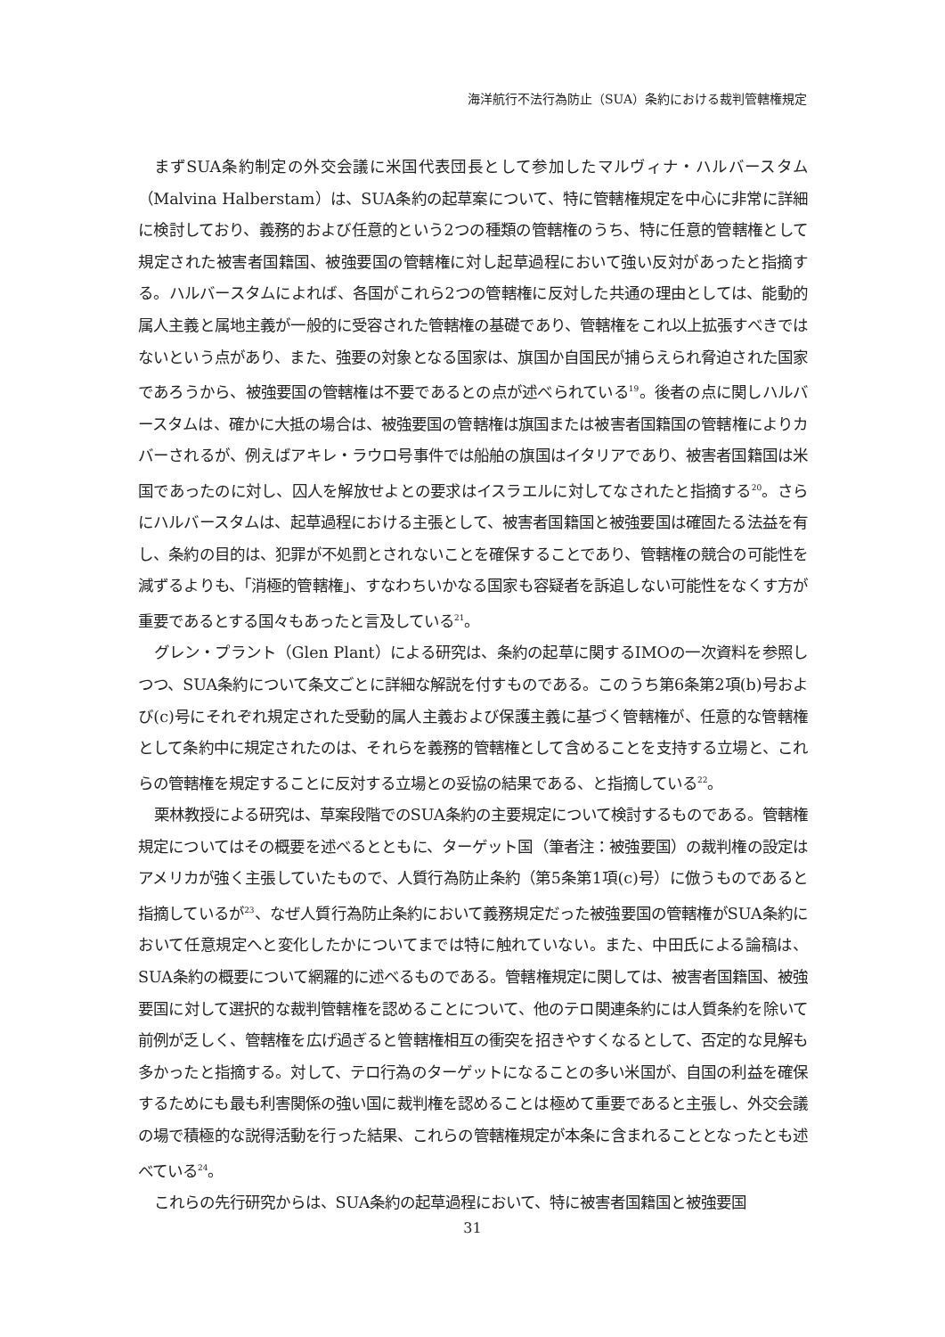海洋航行不法行為防止（SUA）条約における裁判管轄権規定
まずSUA条約制定の外交会議に米国代表団長として参加したマルヴィナ・ハルバースタム（Malvina Halberstam）は、SUA条約の起草案について、特に管轄権規定を中心に非常に詳細に検討しており、義務的および任意的という2つの種類の管轄権のうち、特に任意的管轄権として規定された被害者国籍国、被強要国の管轄権に対し起草過程において強い反対があったと指摘する。ハルバースタムによれば、各国がこれら2つの管轄権に反対した共通の理由としては、能動的属人主義と属地主義が一般的に受容された管轄権の基礎であり、管轄権をこれ以上拡張すべきではないという点があり、また、強要の対象となる国家は、旗国か自国民が捕らえられ脅迫された国家であろうから、被強要国の管轄権は不要であるとの点が述べられている<sup>19</sup>。後者の点に関しハルバースタムは、確かに大抵の場合は、被強要国の管轄権は旗国または被害者国籍国の管轄権によりカバーされるが、例えばアキレ・ラウロ号事件では船舶の旗国はイタリアであり、被害者国籍国は米国であったのに対し、囚人を解放せよとの要求はイスラエルに対してなされたと指摘する<sup>20</sup>。さらにハルバースタムは、起草過程における主張として、被害者国籍国と被強要国は確固たる法益を有し、条約の目的は、犯罪が不処罰とされないことを確保することであり、管轄権の競合の可能性を減ずるよりも、「消極的管轄権」、すなわちいかなる国家も容疑者を訴追しない可能性をなくす方が重要であるとする国々もあったと言及している<sup>21</sup>。
グレン・プラント（Glen Plant）による研究は、条約の起草に関するIMOの一次資料を参照しつつ、SUA条約について条文ごとに詳細な解説を付すものである。このうち第6条第2項(b)号および(c)号にそれぞれ規定された受動的属人主義および保護主義に基づく管轄権が、任意的な管轄権として条約中に規定されたのは、それらを義務的管轄権として含めることを支持する立場と、これらの管轄権を規定することに反対する立場との妥協の結果である、と指摘している<sup>22</sup>。
栗林教授による研究は、草案段階でのSUA条約の主要規定について検討するものである。管轄権規定についてはその概要を述べるとともに、ターゲット国（筆者注：被強要国）の裁判権の設定はアメリカが強く主張していたもので、人質行為防止条約（第5条第1項(c)号）に倣うものであると指摘しているが<sup>23</sup>、なぜ人質行為防止条約において義務規定だった被強要国の管轄権がSUA条約において任意規定へと変化したかについてまでは特に触れていない。また、中田氏による論稿は、SUA条約の概要について網羅的に述べるものである。管轄権規定に関しては、被害者国籍国、被強要国に対して選択的な裁判管轄権を認めることについて、他のテロ関連条約には人質条約を除いて前例が乏しく、管轄権を広げ過ぎると管轄権相互の衝突を招きやすくなるとして、否定的な見解も多かったと指摘する。対して、テロ行為のターゲットになることの多い米国が、自国の利益を確保するためにも最も利害関係の強い国に裁判権を認めることは極めて重要であると主張し、外交会議の場で積極的な説得活動を行った結果、これらの管轄権規定が本条に含まれることとなったとも述べている<sup>24</sup>。
これらの先行研究からは、SUA条約の起草過程において、特に被害者国籍国と被強要国
31